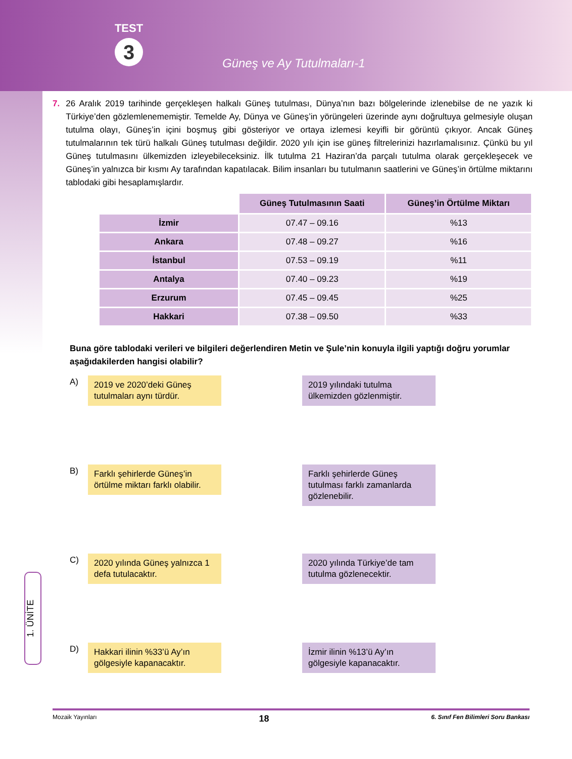TEST
3
Güneş ve Ay Tutulmaları-1
7. 26 Aralık 2019 tarihinde gerçekleşen halkalı Güneş tutulması, Dünya’nın bazı bölgelerinde izlenebilse de ne yazık ki Türkiye’den gözlemlenememiştir. Temelde Ay, Dünya ve Güneş’in yörüngeleri üzerinde aynı doğrultuya gelmesiyle oluşan tutulma olayı, Güneş’in içini boşmuş gibi gösteriyor ve ortaya izlemesi keyifli bir görüntü çıkıyor. Ancak Güneş tutulmalarının tek türü halkalı Güneş tutulması değildir. 2020 yılı için ise güneş filtrelerinizi hazırlamalısınız. Çünkü bu yıl Güneş tutulmasını ülkemizden izleyebileceksiniz. İlk tutulma 21 Haziran’da parçalı tutulma olarak gerçekleşecek ve Güneş’in yalnızca bir kısmı Ay tarafından kapatılacak. Bilim insanları bu tutulmanın saatlerini ve Güneş’in örtülme miktarını tablodaki gibi hesaplamışlardır.
| | Güneş Tutulmasının Saati | Güneş’in Örtülme Miktarı |
| İzmir | 07.47 – 09.16 | %13 |
| Ankara | 07.48 – 09.27 | %16 |
| İstanbul | 07.53 – 09.19 | %11 |
| Antalya | 07.40 – 09.23 | %19 |
| Erzurum | 07.45 – 09.45 | %25 |
| Hakkari | 07.38 – 09.50 | %33 |
Buna göre tablodaki verileri ve bilgileri değerlendiren Metin ve Şule’nin konuyla ilgili yaptığı doğru yorumlar aşağıdakilerden hangisi olabilir?
A)
2019 ve 2020’deki Güneş tutulmaları aynı türdür.
2019 yılındaki tutulma ülkemizden gözlenmiştir.
B)
Farklı şehirlerde Güneş’in örtülme miktarı farklı olabilir.
Farklı şehirlerde Güneş tutulması farklı zamanlarda gözlenebilir.
C)
2020 yılında Güneş yalnızca 1 defa tutulacaktır.
2020 yılında Türkiye’de tam tutulma gözlenecektir.
D)
Hakkari ilinin %33’ü Ay’ın gölgesiyle kapanacaktır.
İzmir ilinin %13’ü Ay’ın gölgesiyle kapanacaktır.
1. ÜNİTE
Mozaik Yayınları 18 6. Sınıf Fen Bilimleri Soru Bankası